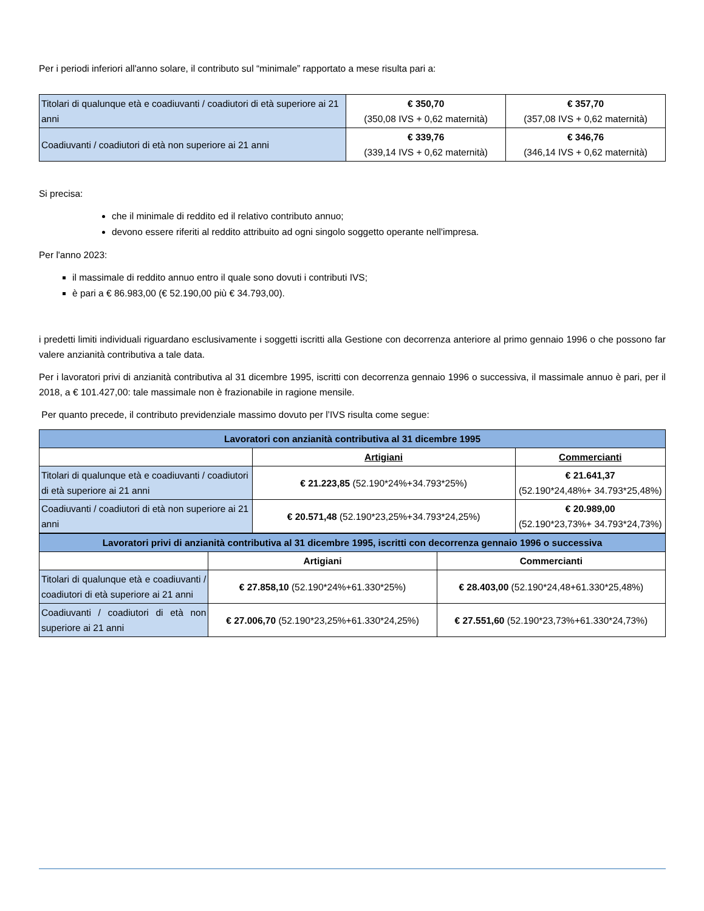Per i periodi inferiori all'anno solare, il contributo sul “minimale” rapportato a mese risulta pari a:
| Titolari di qualunque età e coadiuvanti / coadiutori di età superiore ai 21 anni | € 350,70 (350,08 IVS + 0,62 maternità) | € 357,70 (357,08 IVS + 0,62 maternità) |
| Coadiuvanti / coadiutori di età non superiore ai 21 anni | € 339,76 (339,14 IVS + 0,62 maternità) | € 346,76 (346,14 IVS + 0,62 maternità) |
Si precisa:
che il minimale di reddito ed il relativo contributo annuo;
devono essere riferiti al reddito attribuito ad ogni singolo soggetto operante nell'impresa.
Per l'anno 2023:
il massimale di reddito annuo entro il quale sono dovuti i contributi IVS;
è pari a € 86.983,00 (€ 52.190,00 più € 34.793,00).
i predetti limiti individuali riguardano esclusivamente i soggetti iscritti alla Gestione con decorrenza anteriore al primo gennaio 1996 o che possono far valere anzianità contributiva a tale data.
Per i lavoratori privi di anzianità contributiva al 31 dicembre 1995, iscritti con decorrenza gennaio 1996 o successiva, il massimale annuo è pari, per il 2018, a € 101.427,00: tale massimale non è frazionabile in ragione mensile.
Per quanto precede, il contributo previdenziale massimo dovuto per l’IVS risulta come segue:
| Lavoratori con anzianità contributiva al 31 dicembre 1995 | | |
| | Artigiani | Commercianti |
| Titolari di qualunque età e coadiuvanti / coadiutori di età superiore ai 21 anni | € 21.223,85 (52.190*24%+34.793*25%) | € 21.641,37 (52.190*24,48%+ 34.793*25,48%) |
| Coadiuvanti / coadiutori di età non superiore ai 21 anni | € 20.571,48 (52.190*23,25%+34.793*24,25%) | € 20.989,00 (52.190*23,73%+ 34.793*24,73%) |
| Lavoratori privi di anzianità contributiva al 31 dicembre 1995, iscritti con decorrenza gennaio 1996 o successiva | | |
| | Artigiani | Commercianti |
| Titolari di qualunque età e coadiuvanti / coadiutori di età superiore ai 21 anni | € 27.858,10 (52.190*24%+61.330*25%) | € 28.403,00 (52.190*24,48+61.330*25,48%) |
| Coadiuvanti / coadiutori di età non superiore ai 21 anni | € 27.006,70 (52.190*23,25%+61.330*24,25%) | € 27.551,60 (52.190*23,73%+61.330*24,73%) |